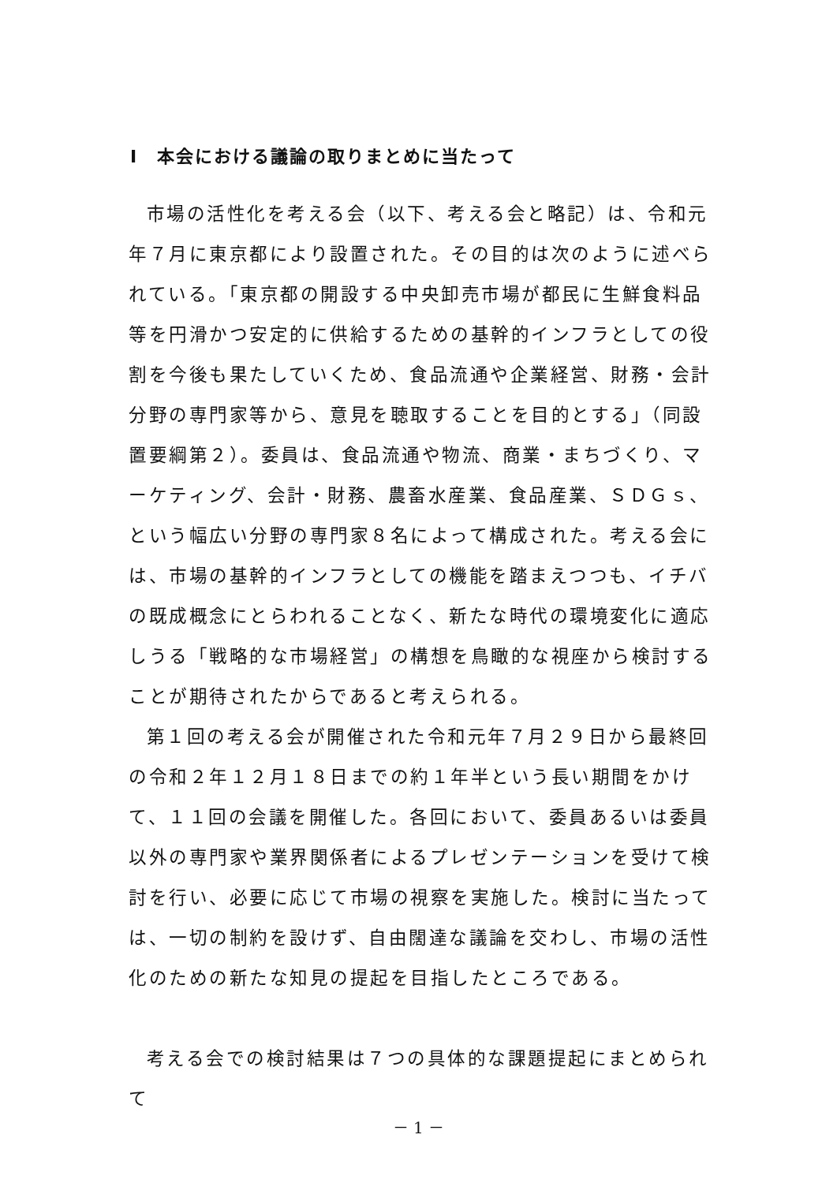Ⅰ　本会における議論の取りまとめに当たって
市場の活性化を考える会（以下、考える会と略記）は、令和元年７月に東京都により設置された。その目的は次のように述べられている。「東京都の開設する中央卸売市場が都民に生鮮食料品等を円滑かつ安定的に供給するための基幹的インフラとしての役割を今後も果たしていくため、食品流通や企業経営、財務・会計分野の専門家等から、意見を聴取することを目的とする」（同設置要綱第２）。委員は、食品流通や物流、商業・まちづくり、マーケティング、会計・財務、農畜水産業、食品産業、ＳＤＧｓ、という幅広い分野の専門家８名によって構成された。考える会には、市場の基幹的インフラとしての機能を踏まえつつも、イチバの既成概念にとらわれることなく、新たな時代の環境変化に適応しうる「戦略的な市場経営」の構想を鳥瞰的な視座から検討することが期待されたからであると考えられる。
第１回の考える会が開催された令和元年７月２９日から最終回の令和２年１２月１８日までの約１年半という長い期間をかけて、１１回の会議を開催した。各回において、委員あるいは委員以外の専門家や業界関係者によるプレゼンテーションを受けて検討を行い、必要に応じて市場の視察を実施した。検討に当たっては、一切の制約を設けず、自由闊達な議論を交わし、市場の活性化のための新たな知見の提起を目指したところである。
考える会での検討結果は７つの具体的な課題提起にまとめられて
－ 1 －